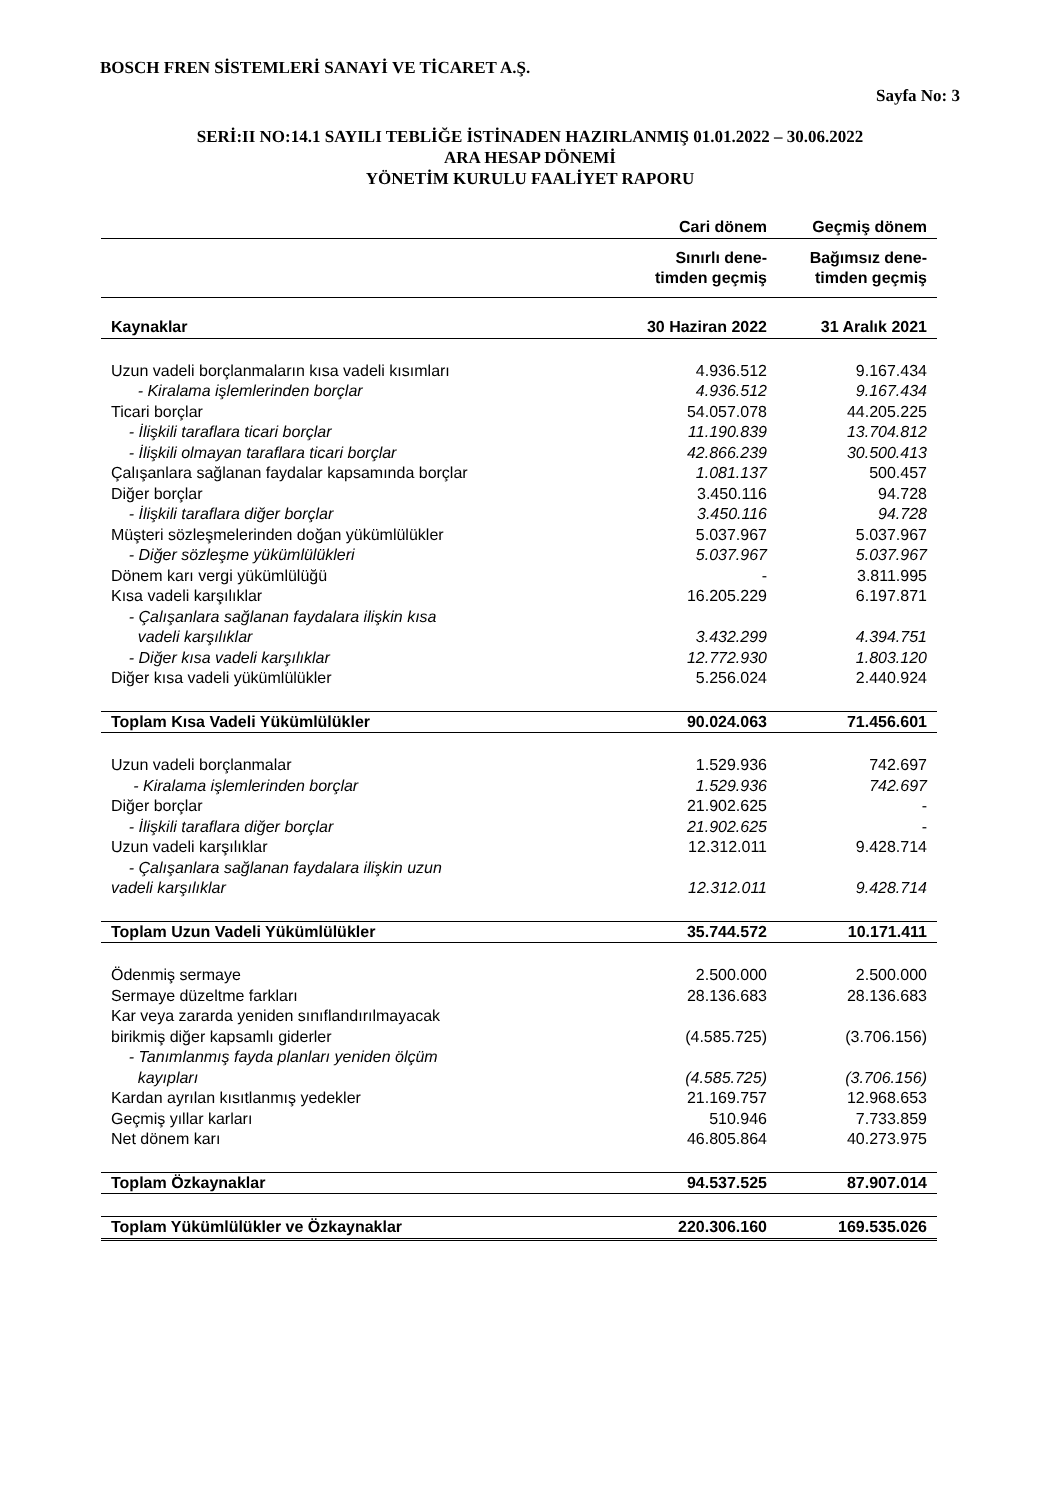BOSCH FREN SİSTEMLERİ SANAYİ VE TİCARET A.Ş.
Sayfa No: 3
SERİ:II NO:14.1 SAYILI TEBLİĞE İSTİNADEN HAZIRLANMIŞ 01.01.2022 – 30.06.2022
ARA HESAP DÖNEMİ
YÖNETİM KURULU FAALİYET RAPORU
| | Cari dönem | Geçmiş dönem |
| --- | --- | --- |
| | Sınırlı dene- timden geçmiş | Bağımsız dene- timden geçmiş |
| Kaynaklar | 30 Haziran 2022 | 31 Aralık 2021 |
| Uzun vadeli borçlanmaların kısa vadeli kısımları | 4.936.512 | 9.167.434 |
| - Kiralama işlemlerinden borçlar | 4.936.512 | 9.167.434 |
| Ticari borçlar | 54.057.078 | 44.205.225 |
| - İlişkili taraflara ticari borçlar | 11.190.839 | 13.704.812 |
| - İlişkili olmayan taraflara ticari borçlar | 42.866.239 | 30.500.413 |
| Çalışanlara sağlanan faydalar kapsamında borçlar | 1.081.137 | 500.457 |
| Diğer borçlar | 3.450.116 | 94.728 |
| - İlişkili taraflara diğer borçlar | 3.450.116 | 94.728 |
| Müşteri sözleşmelerinden doğan yükümlülükler | 5.037.967 | 5.037.967 |
| - Diğer sözleşme yükümlülükleri | 5.037.967 | 5.037.967 |
| Dönem karı vergi yükümlülüğü | - | 3.811.995 |
| Kısa vadeli karşılıklar | 16.205.229 | 6.197.871 |
| - Çalışanlara sağlanan faydalara ilişkin kısa vadeli karşılıklar | 3.432.299 | 4.394.751 |
| - Diğer kısa vadeli karşılıklar | 12.772.930 | 1.803.120 |
| Diğer kısa vadeli yükümlülükler | 5.256.024 | 2.440.924 |
| Toplam Kısa Vadeli Yükümlülükler | 90.024.063 | 71.456.601 |
| Uzun vadeli borçlanmalar | 1.529.936 | 742.697 |
| - Kiralama işlemlerinden borçlar | 1.529.936 | 742.697 |
| Diğer borçlar | 21.902.625 | - |
| - İlişkili taraflara diğer borçlar | 21.902.625 | - |
| Uzun vadeli karşılıklar | 12.312.011 | 9.428.714 |
| - Çalışanlara sağlanan faydalara ilişkin uzun vadeli karşılıklar | 12.312.011 | 9.428.714 |
| Toplam Uzun Vadeli Yükümlülükler | 35.744.572 | 10.171.411 |
| Ödenmiş sermaye | 2.500.000 | 2.500.000 |
| Sermaye düzeltme farkları | 28.136.683 | 28.136.683 |
| Kar veya zararda yeniden sınıflandırılmayacak birikmiş diğer kapsamlı giderler | (4.585.725) | (3.706.156) |
| - Tanımlanmış fayda planları yeniden ölçüm kayıpları | (4.585.725) | (3.706.156) |
| Kardan ayrılan kısıtlanmış yedekler | 21.169.757 | 12.968.653 |
| Geçmiş yıllar karları | 510.946 | 7.733.859 |
| Net dönem karı | 46.805.864 | 40.273.975 |
| Toplam Özkaynaklar | 94.537.525 | 87.907.014 |
| Toplam Yükümlülükler ve Özkaynaklar | 220.306.160 | 169.535.026 |